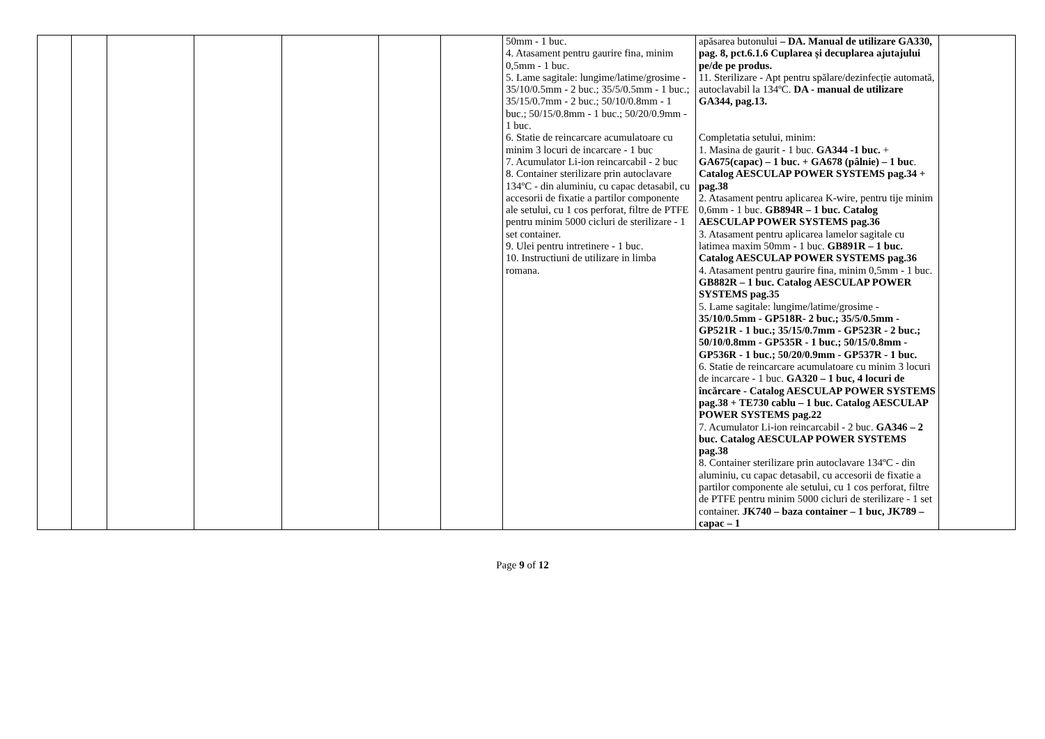| | | | | | | | 50mm - 1 buc. 4. Atasament pentru gaurire fina, minim 0,5mm - 1 buc. 5. Lame sagitale: lungime/latime/grosime - 35/10/0.5mm - 2 buc.; 35/5/0.5mm - 1 buc.; 35/15/0.7mm - 2 buc.; 50/10/0.8mm - 1 buc.; 50/15/0.8mm - 1 buc.; 50/20/0.9mm - 1 buc. 6. Statie de reincarcare acumulatoare cu minim 3 locuri de incarcare - 1 buc 7. Acumulator Li-ion reincarcabil - 2 buc 8. Container sterilizare prin autoclavare 134ºC - din aluminiu, cu capac detasabil, cu accesorii de fixatie a partilor componente ale setului, cu 1 cos perforat, filtre de PTFE pentru minim 5000 cicluri de sterilizare - 1 set container. 9. Ulei pentru intretinere - 1 buc. 10. Instructiuni de utilizare in limba romana. | apăsarea butonului – DA. Manual de utilizare GA330, pag. 8, pct.6.1.6 Cuplarea și decuplarea ajutajului pe/de pe produs. 11. Sterilizare - Apt pentru spălare/dezinfecție automată, autoclavabil la 134ºC. DA - manual de utilizare GA344, pag.13. Completatia setului, minim: 1. Masina de gaurit - 1 buc. GA344 -1 buc. + GA675(capac) – 1 buc. + GA678 (pâlnie) – 1 buc . Catalog AESCULAP POWER SYSTEMS pag.34 + pag.38 2. Atasament pentru aplicarea K-wire, pentru tije minim 0,6mm - 1 buc. GB894R – 1 buc. Catalog AESCULAP POWER SYSTEMS pag.36 3. Atasament pentru aplicarea lamelor sagitale cu latimea maxim 50mm - 1 buc. GB891R – 1 buc. Catalog AESCULAP POWER SYSTEMS pag.36 4. Atasament pentru gaurire fina, minim 0,5mm - 1 buc. GB882R – 1 buc. Catalog AESCULAP POWER SYSTEMS pag.35 5. Lame sagitale: lungime/latime/grosime - 35/10/0.5mm - GP518R- 2 buc.; 35/5/0.5mm - GP521R - 1 buc.; 35/15/0.7mm - GP523R - 2 buc.; 50/10/0.8mm - GP535R - 1 buc.; 50/15/0.8mm - GP536R - 1 buc.; 50/20/0.9mm - GP537R - 1 buc. 6. Statie de reincarcare acumulatoare cu minim 3 locuri de incarcare - 1 buc. GA320 – 1 buc, 4 locuri de încărcare - Catalog AESCULAP POWER SYSTEMS pag.38 + TE730 cablu – 1 buc. Catalog AESCULAP POWER SYSTEMS pag.22 7. Acumulator Li-ion reincarcabil - 2 buc. GA346 – 2 buc. Catalog AESCULAP POWER SYSTEMS pag.38 8. Container sterilizare prin autoclavare 134ºC - din aluminiu, cu capac detasabil, cu accesorii de fixatie a partilor componente ale setului, cu 1 cos perforat, filtre de PTFE pentru minim 5000 cicluri de sterilizare - 1 set container. JK740 – baza container – 1 buc, JK789 – capac – 1 | |
Page 9 of 12